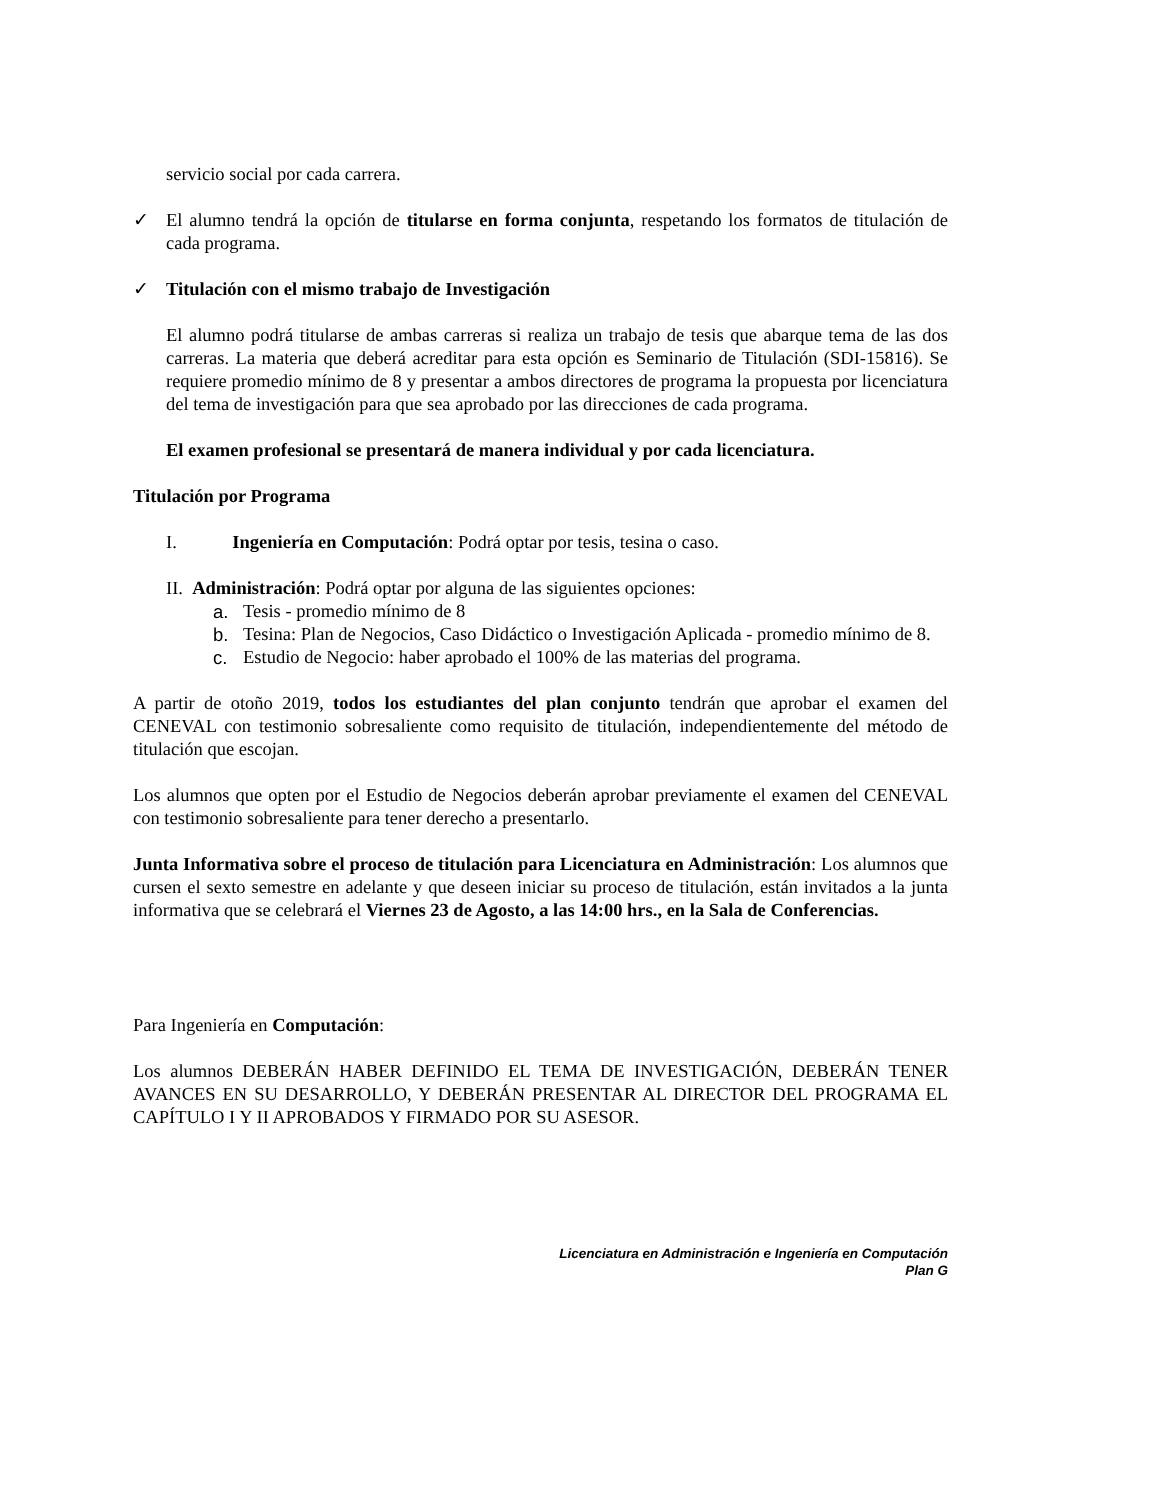servicio social por cada carrera.
✓ El alumno tendrá la opción de titularse en forma conjunta, respetando los formatos de titulación de cada programa.
✓ Titulación con el mismo trabajo de Investigación
El alumno podrá titularse de ambas carreras si realiza un trabajo de tesis que abarque tema de las dos carreras. La materia que deberá acreditar para esta opción es Seminario de Titulación (SDI-15816). Se requiere promedio mínimo de 8 y presentar a ambos directores de programa la propuesta por licenciatura del tema de investigación para que sea aprobado por las direcciones de cada programa.
El examen profesional se presentará de manera individual y por cada licenciatura.
Titulación por Programa
I. Ingeniería en Computación: Podrá optar por tesis, tesina o caso.
II. Administración: Podrá optar por alguna de las siguientes opciones:
a. Tesis - promedio mínimo de 8
b. Tesina: Plan de Negocios, Caso Didáctico o Investigación Aplicada - promedio mínimo de 8.
c. Estudio de Negocio: haber aprobado el 100% de las materias del programa.
A partir de otoño 2019, todos los estudiantes del plan conjunto tendrán que aprobar el examen del CENEVAL con testimonio sobresaliente como requisito de titulación, independientemente del método de titulación que escojan.
Los alumnos que opten por el Estudio de Negocios deberán aprobar previamente el examen del CENEVAL con testimonio sobresaliente para tener derecho a presentarlo.
Junta Informativa sobre el proceso de titulación para Licenciatura en Administración: Los alumnos que cursen el sexto semestre en adelante y que deseen iniciar su proceso de titulación, están invitados a la junta informativa que se celebrará el Viernes 23 de Agosto, a las 14:00 hrs., en la Sala de Conferencias.
Para Ingeniería en Computación:
Los alumnos DEBERÁN HABER DEFINIDO EL TEMA DE INVESTIGACIÓN, DEBERÁN TENER AVANCES EN SU DESARROLLO, Y DEBERÁN PRESENTAR AL DIRECTOR DEL PROGRAMA EL CAPÍTULO I Y II APROBADOS Y FIRMADO POR SU ASESOR.
Licenciatura en Administración e Ingeniería en Computación
Plan G